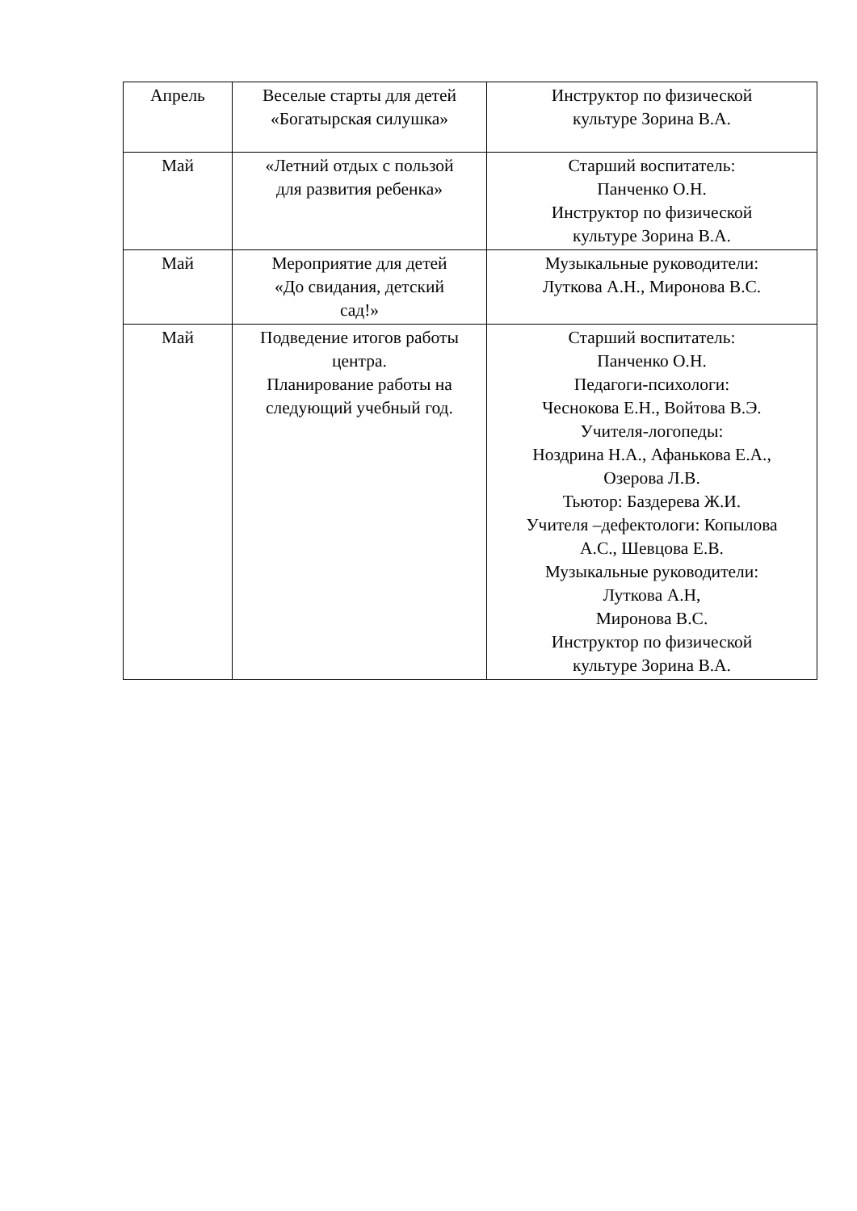| Апрель | Веселые старты для детей «Богатырская силушка» | Инструктор по физической культуре Зорина В.А. |
| Май | «Летний отдых с пользой для развития ребенка» | Старший воспитатель: Панченко О.Н. Инструктор по физической культуре Зорина В.А. |
| Май | Мероприятие для детей «До свидания, детский сад!» | Музыкальные руководители: Лутковa А.Н., Миронова В.С. |
| Май | Подведение итогов работы центра. Планирование работы на следующий учебный год. | Старший воспитатель: Панченко О.Н. Педагоги-психологи: Чеснокова Е.Н., Войтова В.Э. Учителя-логопеды: Ноздрина Н.А., Афанькова Е.А., Озерова Л.В. Тьютор: Баздерева Ж.И. Учителя –дефектологи: Копылова А.С., Шевцова Е.В. Музыкальные руководители: Луткова А.Н, Миронова В.С. Инструктор по физической культуре Зорина В.А. |